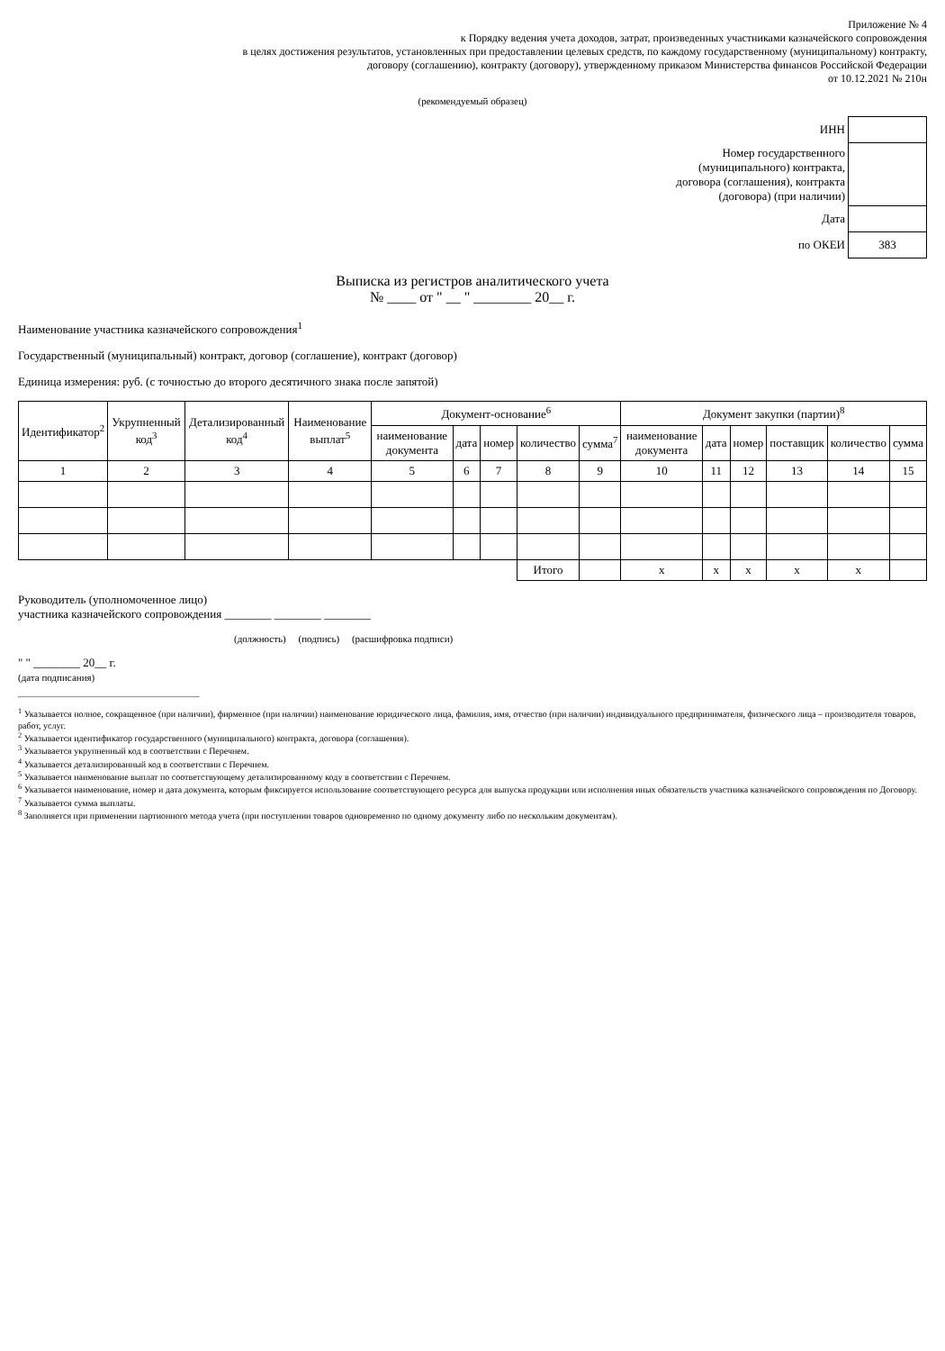Приложение № 4
к Порядку ведения учета доходов, затрат, произведенных участниками казначейского сопровождения
в целях достижения результатов, установленных при предоставлении целевых средств, по каждому государственному (муниципальному) контракту,
договору (соглашению), контракту (договору), утвержденному приказом Министерства финансов Российской Федерации
от 10.12.2021 № 210н
(рекомендуемый образец)
| ИНН | |
| Номер государственного (муниципального) контракта, договора (соглашения), контракта (договора) (при наличии) | |
| Дата | |
| по ОКЕИ | 383 |
Выписка из регистров аналитического учета
№ ____ от " __ " ________ 20__ г.
Наименование участника казначейского сопровождения<sup>1</sup>
Государственный (муниципальный) контракт, договор (соглашение), контракт (договор)
Единица измерения: руб. (с точностью до второго десятичного знака после запятой)
| Идентификатор<sup>2</sup> | Укрупненный код<sup>3</sup> | Детализированный код<sup>4</sup> | Наименование выплат<sup>5</sup> | Документ-основание<sup>6</sup> | | | | | Документ закупки (партии)<sup>8</sup> | | | | | |
| --- | --- | --- | --- | --- | --- | --- | --- | --- | --- | --- | --- | --- | --- | --- |
| | | | | наименование документа | дата | номер | количество | сумма<sup>7</sup> | наименование документа | дата | номер | поставщик | количество | сумма |
| 1 | 2 | 3 | 4 | 5 | 6 | 7 | 8 | 9 | 10 | 11 | 12 | 13 | 14 | 15 |
| | | | | | | | Итого | | x | x | x | x | x | |
Руководитель (уполномоченное лицо)
участника казначейского сопровождения ________ ________ ________
(должность) (подпись) (расшифровка подписи)
" " ________ 20__ г.
(дата подписания)
<sup>1</sup> Указывается полное, сокращенное (при наличии), фирменное (при наличии) наименование юридического лица, фамилия, имя, отчество (при наличии) индивидуального предпринимателя, физического лица – производителя товаров, работ, услуг.
<sup>2</sup> Указывается идентификатор государственного (муниципального) контракта, договора (соглашения).
<sup>3</sup> Указывается укрупненный код в соответствии с Перечнем.
<sup>4</sup> Указывается детализированный код в соответствии с Перечнем.
<sup>5</sup> Указывается наименование выплат по соответствующему детализированному коду в соответствии с Перечнем.
<sup>6</sup> Указывается наименование, номер и дата документа, которым фиксируется использование соответствующего ресурса для выпуска продукции или исполнения иных обязательств участника казначейского сопровождения по Договору.
<sup>7</sup> Указывается сумма выплаты.
<sup>8</sup> Заполняется при применении партионного метода учета (при поступлении товаров одновременно по одному документу либо по нескольким документам).